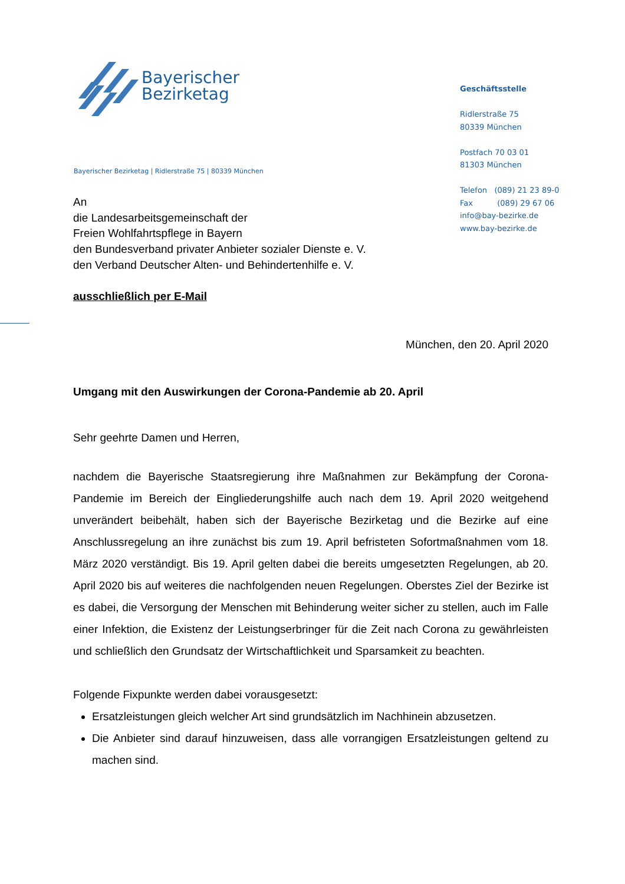Bayerischer
Bezirketag
Geschäftsstelle
Ridlerstraße 75
80339 München
Postfach 70 03 01
81303 München
Telefon (089) 21 23 89-0
Fax (089) 29 67 06
info@bay-bezirke.de
www.bay-bezirke.de
Bayerischer Bezirketag | Ridlerstraße 75 | 80339 München
An
die Landesarbeitsgemeinschaft der
Freien Wohlfahrtspflege in Bayern
den Bundesverband privater Anbieter sozialer Dienste e. V.
den Verband Deutscher Alten- und Behindertenhilfe e. V.
ausschließlich per E-Mail
München, den 20. April 2020
Umgang mit den Auswirkungen der Corona-Pandemie ab 20. April
Sehr geehrte Damen und Herren,
nachdem die Bayerische Staatsregierung ihre Maßnahmen zur Bekämpfung der Corona-Pandemie im Bereich der Eingliederungshilfe auch nach dem 19. April 2020 weitgehend unverändert beibehält, haben sich der Bayerische Bezirketag und die Bezirke auf eine Anschlussregelung an ihre zunächst bis zum 19. April befristeten Sofortmaßnahmen vom 18. März 2020 verständigt. Bis 19. April gelten dabei die bereits umgesetzten Regelungen, ab 20. April 2020 bis auf weiteres die nachfolgenden neuen Regelungen. Oberstes Ziel der Bezirke ist es dabei, die Versorgung der Menschen mit Behinderung weiter sicher zu stellen, auch im Falle einer Infektion, die Existenz der Leistungserbringer für die Zeit nach Corona zu gewährleisten und schließlich den Grundsatz der Wirtschaftlichkeit und Sparsamkeit zu beachten.
Folgende Fixpunkte werden dabei vorausgesetzt:
Ersatzleistungen gleich welcher Art sind grundsätzlich im Nachhinein abzusetzen.
Die Anbieter sind darauf hinzuweisen, dass alle vorrangigen Ersatzleistungen geltend zu machen sind.